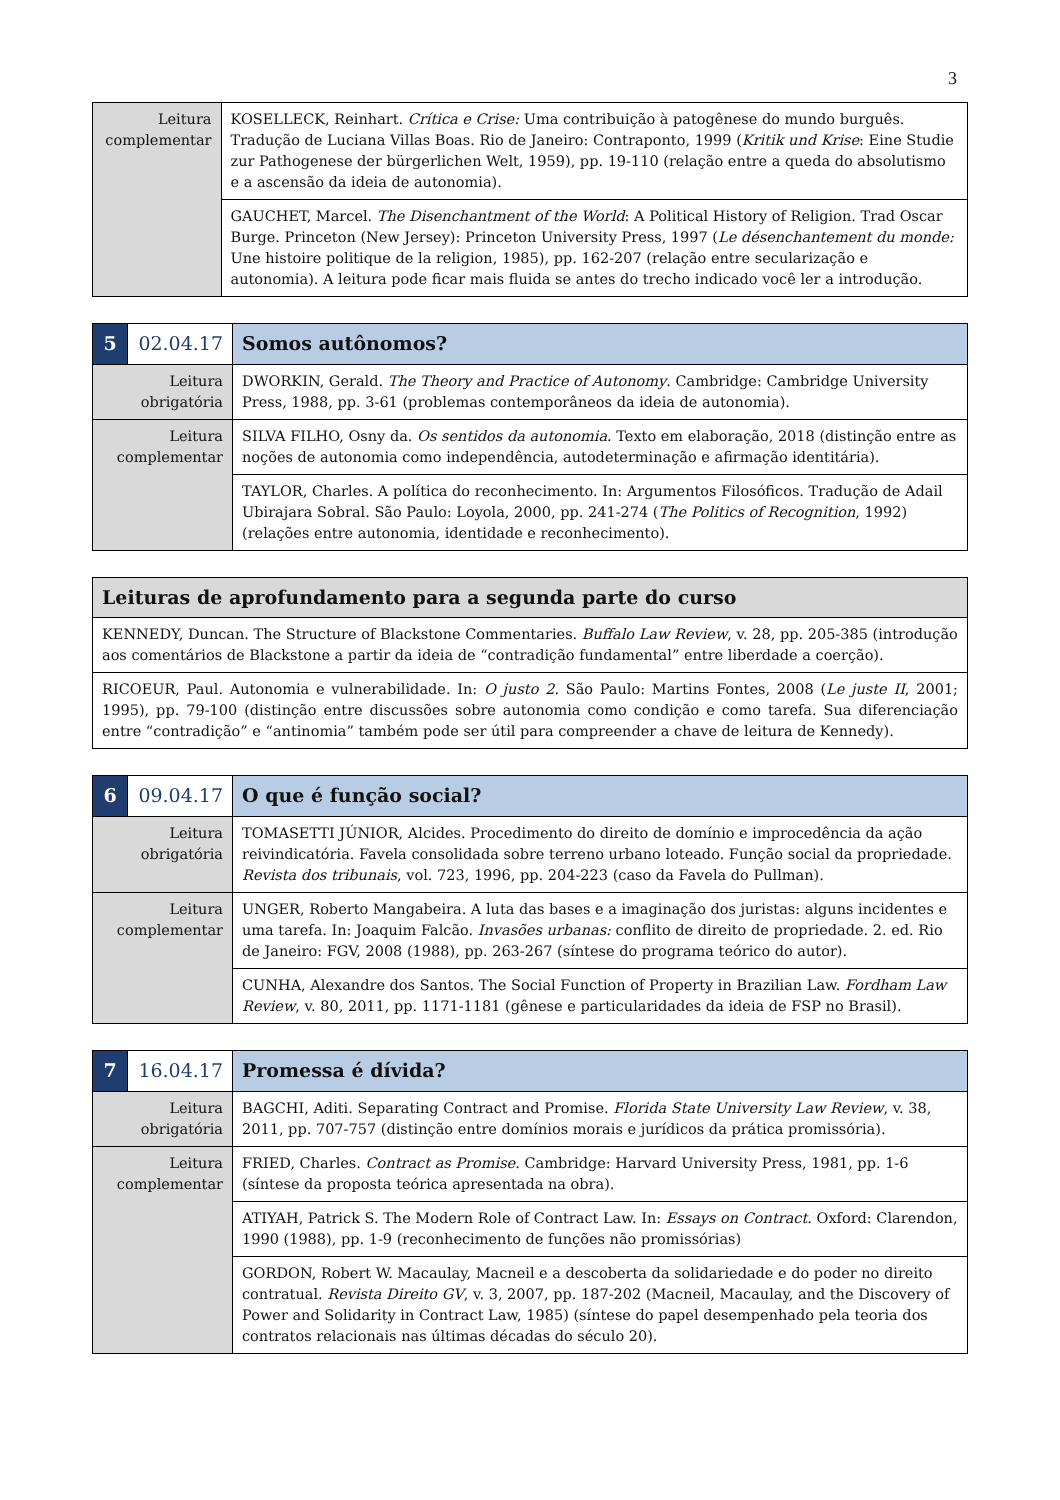3
| Leitura complementar | KOSELLECK, Reinhart. Crítica e Crise: Uma contribuição à patogênese do mundo burguês. Tradução de Luciana Villas Boas. Rio de Janeiro: Contraponto, 1999 ( Kritik und Krise : Eine Studie zur Pathogenese der bürgerlichen Welt, 1959), pp. 19-110 (relação entre a queda do absolutismo e a ascensão da ideia de autonomia). |
| | GAUCHET, Marcel. The Disenchantment of the World : A Political History of Religion. Trad Oscar Burge. Princeton (New Jersey): Princeton University Press, 1997 ( Le désenchantement du monde: Une histoire politique de la religion, 1985), pp. 162-207 (relação entre secularização e autonomia). A leitura pode ficar mais fluida se antes do trecho indicado você ler a introdução. |
| 5 | 02.04.17 | Somos autônomos? |
| Leitura obrigatória | | DWORKIN, Gerald. The Theory and Practice of Autonomy . Cambridge: Cambridge University Press, 1988, pp. 3-61 (problemas contemporâneos da ideia de autonomia). |
| Leitura complementar | | SILVA FILHO, Osny da. Os sentidos da autonomia . Texto em elaboração, 2018 (distinção entre as noções de autonomia como independência, autodeterminação e afirmação identitária). |
| | | TAYLOR, Charles. A política do reconhecimento. In: Argumentos Filosóficos. Tradução de Adail Ubirajara Sobral. São Paulo: Loyola, 2000, pp. 241-274 ( The Politics of Recognition , 1992) (relações entre autonomia, identidade e reconhecimento). |
| Leituras de aprofundamento para a segunda parte do curso |
| KENNEDY, Duncan. The Structure of Blackstone Commentaries. Buffalo Law Review , v. 28, pp. 205-385 (introdução aos comentários de Blackstone a partir da ideia de “contradição fundamental” entre liberdade a coerção). |
| RICOEUR, Paul. Autonomia e vulnerabilidade. In: O justo 2 . São Paulo: Martins Fontes, 2008 ( Le juste II , 2001; 1995), pp. 79-100 (distinção entre discussões sobre autonomia como condição e como tarefa. Sua diferenciação entre “contradição” e “antinomia” também pode ser útil para compreender a chave de leitura de Kennedy). |
| 6 | 09.04.17 | O que é função social? |
| Leitura obrigatória | | TOMASETTI JÚNIOR, Alcides. Procedimento do direito de domínio e improcedência da ação reivindicatória. Favela consolidada sobre terreno urbano loteado. Função social da propriedade. Revista dos tribunais , vol. 723, 1996, pp. 204-223 (caso da Favela do Pullman). |
| Leitura complementar | | UNGER, Roberto Mangabeira. A luta das bases e a imaginação dos juristas: alguns incidentes e uma tarefa. In: Joaquim Falcão. Invasões urbanas: conflito de direito de propriedade. 2. ed. Rio de Janeiro: FGV, 2008 (1988), pp. 263-267 (síntese do programa teórico do autor). |
| | | CUNHA, Alexandre dos Santos. The Social Function of Property in Brazilian Law. Fordham Law Review , v. 80, 2011, pp. 1171-1181 (gênese e particularidades da ideia de FSP no Brasil). |
| 7 | 16.04.17 | Promessa é dívida? |
| Leitura obrigatória | | BAGCHI, Aditi. Separating Contract and Promise. Florida State University Law Review , v. 38, 2011, pp. 707-757 (distinção entre domínios morais e jurídicos da prática promissória). |
| Leitura complementar | | FRIED, Charles. Contract as Promise . Cambridge: Harvard University Press, 1981, pp. 1-6 (síntese da proposta teórica apresentada na obra). |
| | | ATIYAH, Patrick S. The Modern Role of Contract Law. In: Essays on Contract . Oxford: Clarendon, 1990 (1988), pp. 1-9 (reconhecimento de funções não promissórias) |
| | | GORDON, Robert W. Macaulay, Macneil e a descoberta da solidariedade e do poder no direito contratual. Revista Direito GV , v. 3, 2007, pp. 187-202 (Macneil, Macaulay, and the Discovery of Power and Solidarity in Contract Law, 1985) (síntese do papel desempenhado pela teoria dos contratos relacionais nas últimas décadas do século 20). |